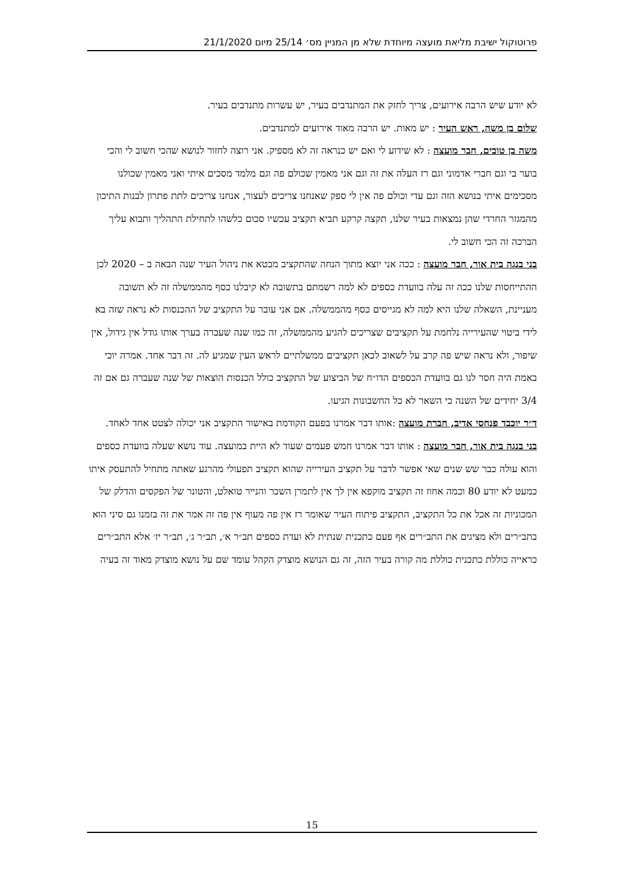פרוטוקול ישיבת מליאת מועצה מיוחדת שלא מן המניין מס׳ 25/14 מיום 21/1/2020
לא יודע שיש הרבה אירועים, צריך לחזק את המתנדבים בעיר, יש עשרות מתנדבים בעיר.
שלום בן משה, ראש העיר : יש מאות. יש הרבה מאוד אירועים למתנדבים.
משה בן טובים, חבר מועצה : לא שידוע לי ואם יש כנראה זה לא מספיק. אני רוצה לחזור לנושא שהכי חשוב לי והכי בוער בי וגם חברי אדמוני וגם רז העלה את זה וגם אני מאמין שכולם פה וגם מלמד מסכים איתי ואני מאמין שכולנו מסכימים איתי בנושא הזה וגם עדי וכולם פה אין לי ספק שאנחנו צריכים לעצור, אנחנו צריכים לתת פתרון לבנות התיכון מהמגזר החרדי שהן נמצאות בעיר שלנו, תקצה קרקע תביא תקציב עכשיו סכום כלשהו לתחילת התהליך ותבוא עליך הברכה זה הכי חשוב לי.
בני בנגה בית אור, חבר מועצה : ככה אני יוצא מתוך הנחה שהתקציב מבטא את ניהול העיר שנה הבאה ב – 2020 לכן ההתייחסות שלנו ככה זה עלה בוועדת כספים לא למה רשמתם בתשובה לא קיבלנו כסף מהממשלה זה לא תשובה מעניינת, השאלה שלנו היא למה לא מגייסים כסף מהממשלה. אם אני עובר על התקציב של ההכנסות לא נראה שזה בא לידי ביטוי שהעירייה נלחמת על תקציבים שצריכים להגיע מהממשלה, זה כמו שנה שעברה בערך אותו גודל אין גידול, אין שיפור, ולא נראה שיש פה קרב על לשאוב לכאן תקציבים ממשלתיים לראש העין שמגיע לה. זה דבר אחד. אמרה יוכי באמת היה חסר לנו גם בוועדת הכספים הדו״ח של הביצוע של התקציב כולל הכנסות הוצאות של שנה שעברה גם אם זה 3/4 יחידים של השנה כי השאר לא כל החשבונות הגיעו.
ד״ר יוכבד פנחסי אדיב, חברת מועצה :אותו דבר אמרנו בפעם הקודמת באישור התקציב אני יכולה לצטט אחד לאחד.
בני בנגה בית אור, חבר מועצה : אותו דבר אמרנו חמש פעמים שעוד לא היית במועצה. עוד נושא שעלה בוועדת כספים והוא עולה כבר שש שנים שאי אפשר לדבר על תקציב העירייה שהוא תקציב תפעולי מהרגע שאתה מתחיל להתעסק איתו כמעט לא יודע 80 וכמה אחוז זה תקציב מוקפא אין לך אין לתמרן השכר והנייר טואלט, והטונר של הפקסים והדלק של המכוניות זה אכל את כל התקציב, התקציב פיתוח העיר שאומר רז אין פה מעוף אין פה זה אמר את זה בזמנו גם סיני הוא בתב״רים ולא מציגים את התב״רים אף פעם כתכנית שנתית לא ועדת כספים תב״ר א׳, תב״ר ג׳, תב״ר יז׳ אלא התב״רים כראייה כוללת כתכנית כוללת מה קורה בעיר הזה, זה גם הנושא מוצדק הקהל עומד שם על נושא מוצדק מאוד זה בעיה
15